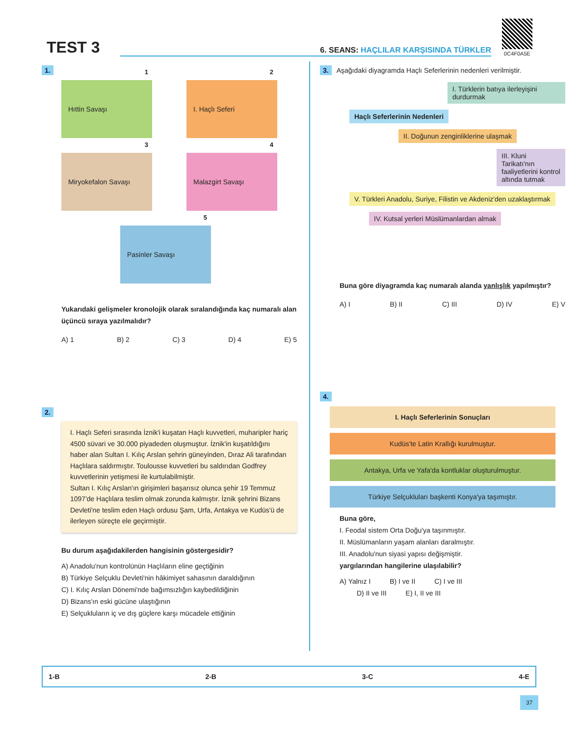TEST 3
6. SEANS: HAÇLILAR KARŞISINDA TÜRKLER
0C4F0A5E
1.
1
Hıttin Savaşı
2
I. Haçlı Seferi
3
Miryokefalon Savaşı
4
Malazgirt Savaşı
5
Pasinler Savaşı
Yukarıdaki gelişmeler kronolojik olarak sıralandığında kaç numaralı alan üçüncü sıraya yazılmalıdır?
A) 1 B) 2 C) 3 D) 4 E) 5
2.
I. Haçlı Seferi sırasında İznik'i kuşatan Haçlı kuvvetleri, muharipler hariç 4500 süvari ve 30.000 piyadeden oluşmuştur. İznik'in kuşatıldığını haber alan Sultan I. Kılıç Arslan şehrin güneyinden, Dıraz Ali tarafından Haçlılara saldırmıştır. Toulousse kuvvetleri bu saldırıdan Godfrey kuvvetlerinin yetişmesi ile kurtulabilmiştir.
Sultan I. Kılıç Arslan'ın girişimleri başarısız olunca şehir 19 Temmuz 1097'de Haçlılara teslim olmak zorunda kalmıştır. İznik şehrini Bizans Devleti'ne teslim eden Haçlı ordusu Şam, Urfa, Antakya ve Kudüs'ü de ilerleyen süreçte ele geçirmiştir.
Bu durum aşağıdakilerden hangisinin göstergesidir?
A) Anadolu'nun kontrolünün Haçlıların eline geçtiğinin
B) Türkiye Selçuklu Devleti'nin hâkimiyet sahasının daraldığının
C) I. Kılıç Arslan Dönemi'nde bağımsızlığın kaybedildiğinin
D) Bizans'ın eski gücüne ulaştığının
E) Selçukluların iç ve dış güçlere karşı mücadele ettiğinin
3. Aşağıdaki diyagramda Haçlı Seferlerinin nedenleri verilmiştir.
I. Türklerin batıya ilerleyişini durdurmak
Haçlı Seferlerinin Nedenleri
II. Doğunun zenginliklerine ulaşmak
III. Kluni Tarikatı'nın faaliyetlerini kontrol altında tutmak
V. Türkleri Anadolu, Suriye, Filistin ve Akdeniz'den uzaklaştırmak
IV. Kutsal yerleri Müslümanlardan almak
Buna göre diyagramda kaç numaralı alanda yanlışlık yapılmıştır?
A) I B) II C) III D) IV E) V
4.
I. Haçlı Seferlerinin Sonuçları
Kudüs'te Latin Krallığı kurulmuştur.
Antakya, Urfa ve Yafa'da kontluklar oluşturulmuştur.
Türkiye Selçukluları başkenti Konya'ya taşımıştır.
Buna göre,
I. Feodal sistem Orta Doğu'ya taşınmıştır.
II. Müslümanların yaşam alanları daralmıştır.
III. Anadolu'nun siyasi yapısı değişmiştir.
yargılarından hangilerine ulaşılabilir?
A) Yalnız I B) I ve II C) I ve III
D) II ve III E) I, II ve III
1-B 2-B 3-C 4-E
37